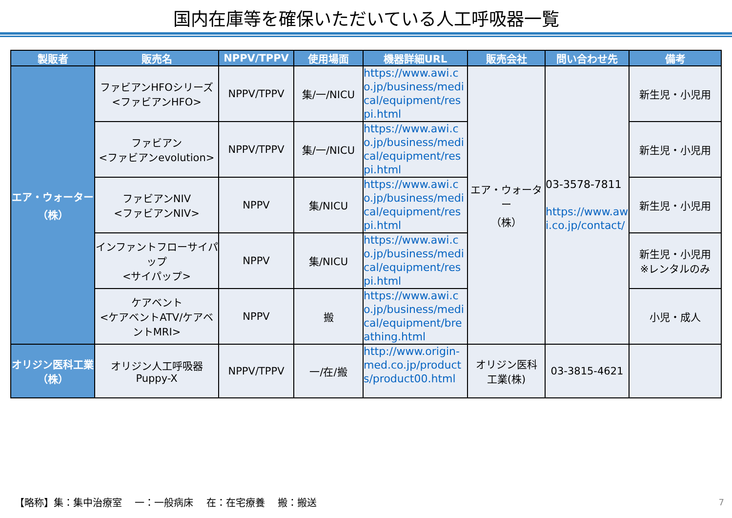国内在庫等を確保いただいている人工呼吸器一覧
| 製販者 | 販売名 | NPPV/TPPV | 使用場面 | 機器詳細URL | 販売会社 | 問い合わせ先 | 備考 |
| --- | --- | --- | --- | --- | --- | --- | --- |
| エア・ウォーター （株） | ファビアンHFOシリーズ <ファビアンHFO> | NPPV/TPPV | 集/一/NICU | https://www.awi.co.jp/business/medical/equipment/respi.html | エア・ウォーター （株） | 03-3578-7811 https://www.awi.co.jp/contact/ | 新生児・小児用 |
| | ファビアン <ファビアンevolution> | NPPV/TPPV | 集/一/NICU | https://www.awi.co.jp/business/medical/equipment/respi.html | | | 新生児・小児用 |
| | ファビアンNIV <ファビアンNIV> | NPPV | 集/NICU | https://www.awi.co.jp/business/medical/equipment/respi.html | | | 新生児・小児用 |
| | インファントフローサイパップ <サイパップ> | NPPV | 集/NICU | https://www.awi.co.jp/business/medical/equipment/respi.html | | | 新生児・小児用 ※レンタルのみ |
| | ケアベント <ケアベントATV/ケアベントMRI> | NPPV | 搬 | https://www.awi.co.jp/business/medical/equipment/breathing.html | | | 小児・成人 |
| オリジン医科工業 （株） | オリジン人工呼吸器 Puppy-X | NPPV/TPPV | 一/在/搬 | http://www.origin-med.co.jp/products/product00.html | オリジン医科 工業(株) | 03-3815-4621 | |
【略称】集：集中治療室　 一：一般病床　 在：在宅療養　 搬：搬送
7